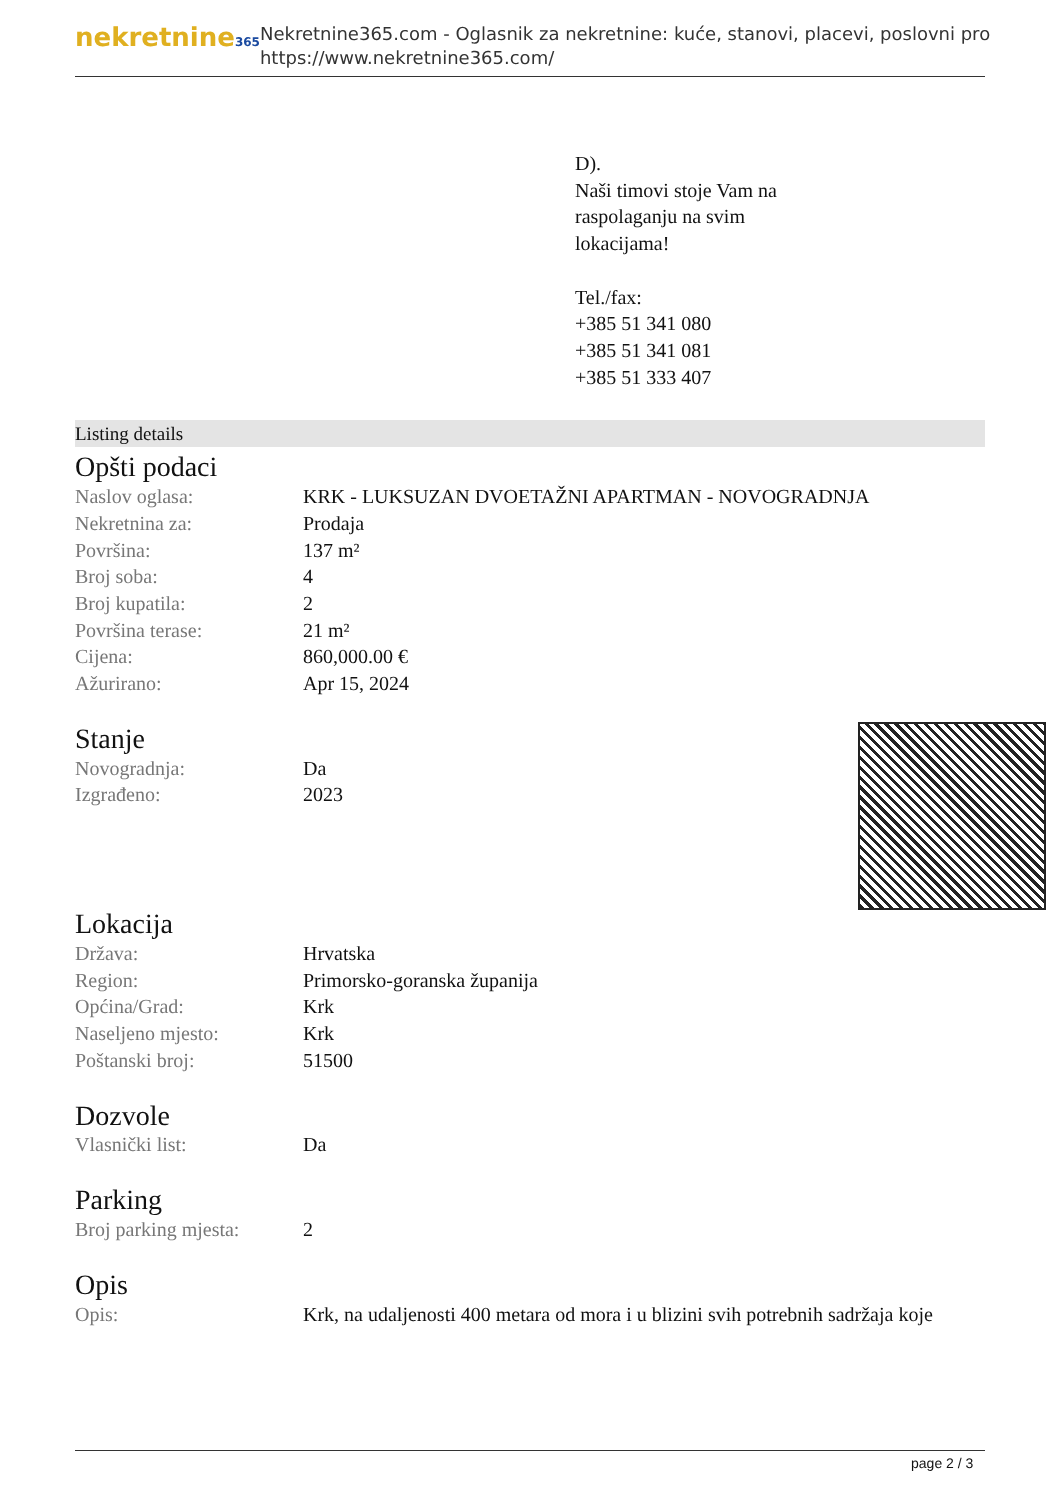nekretnine365
Nekretnine365.com - Oglasnik za nekretnine: kuće, stanovi, placevi, poslovni pro
https://www.nekretnine365.com/
D).
Naši timovi stoje Vam na
raspolaganju na svim
lokacijama!
Tel./fax:
+385 51 341 080
+385 51 341 081
+385 51 333 407
Listing details
Opšti podaci
| Naslov oglasa: | KRK - LUKSUZAN DVOETAŽNI APARTMAN - NOVOGRADNJA |
| Nekretnina za: | Prodaja |
| Površina: | 137 m² |
| Broj soba: | 4 |
| Broj kupatila: | 2 |
| Površina terase: | 21 m² |
| Cijena: | 860,000.00 € |
| Ažurirano: | Apr 15, 2024 |
Stanje
| Novogradnja: | Da |
| Izgrađeno: | 2023 |
Lokacija
| Država: | Hrvatska |
| Region: | Primorsko-goranska županija |
| Općina/Grad: | Krk |
| Naseljeno mjesto: | Krk |
| Poštanski broj: | 51500 |
Dozvole
| Vlasnički list: | Da |
Parking
| Broj parking mjesta: | 2 |
Opis
| Opis: | Krk, na udaljenosti 400 metara od mora i u blizini svih potrebnih sadržaja koje |
page 2 / 3